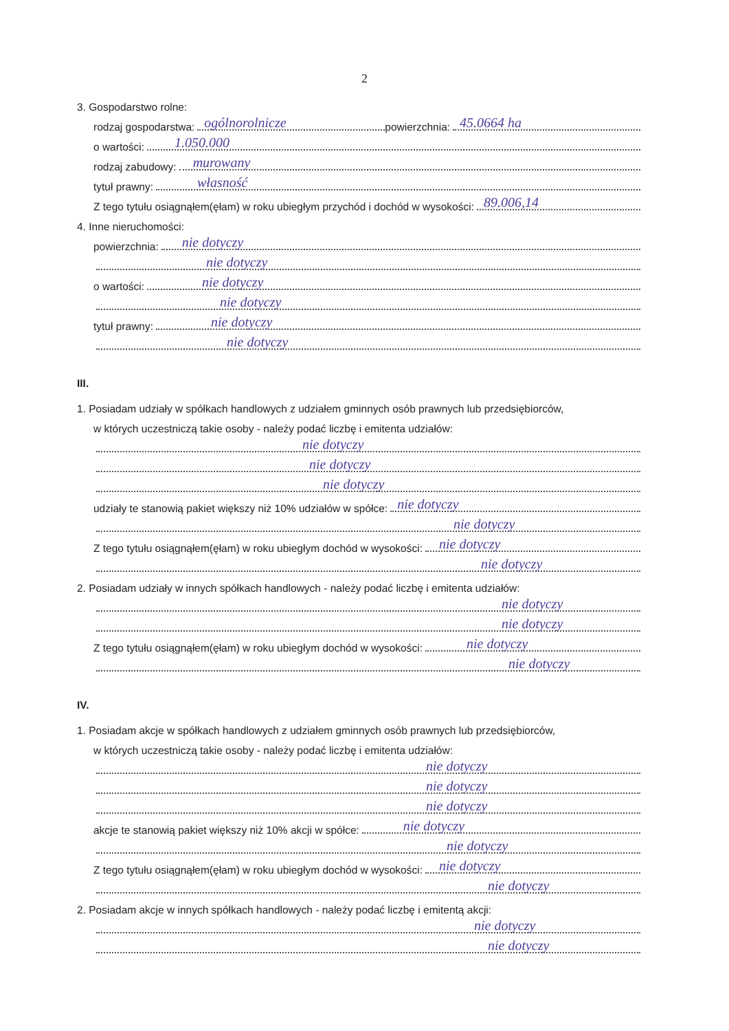2
3. Gospodarstwo rolne:
rodzaj gospodarstwa:
ogólnorolnicze
powierzchnia:
45.0664 ha
o wartości:
1.050.000
rodzaj zabudowy:
murowany
tytuł prawny:
własność
Z tego tytułu osiągnąłem(ęłam) w roku ubiegłym przychód i dochód w wysokości:
89.006,14
4. Inne nieruchomości:
powierzchnia:
nie dotyczy
nie dotyczy
o wartości:
nie dotyczy
nie dotyczy
tytuł prawny:
nie dotyczy
nie dotyczy
III.
1. Posiadam udziały w spółkach handlowych z udziałem gminnych osób prawnych lub przedsiębiorców,
w których uczestniczą takie osoby - należy podać liczbę i emitenta udziałów:
nie dotyczy
nie dotyczy
nie dotyczy
udziały te stanowią pakiet większy niż 10% udziałów w spółce:
nie dotyczy
nie dotyczy
Z tego tytułu osiągnąłem(ęłam) w roku ubiegłym dochód w wysokości:
nie dotyczy
nie dotyczy
2. Posiadam udziały w innych spółkach handlowych - należy podać liczbę i emitenta udziałów:
nie dotyczy
nie dotyczy
Z tego tytułu osiągnąłem(ęłam) w roku ubiegłym dochód w wysokości:
nie dotyczy
nie dotyczy
IV.
1. Posiadam akcje w spółkach handlowych z udziałem gminnych osób prawnych lub przedsiębiorców,
w których uczestniczą takie osoby - należy podać liczbę i emitenta udziałów:
nie dotyczy
nie dotyczy
nie dotyczy
akcje te stanowią pakiet większy niż 10% akcji w spółce:
nie dotyczy
nie dotyczy
Z tego tytułu osiągnąłem(ęłam) w roku ubiegłym dochód w wysokości:
nie dotyczy
nie dotyczy
2. Posiadam akcje w innych spółkach handlowych - należy podać liczbę i emitentą akcji:
nie dotyczy
nie dotyczy